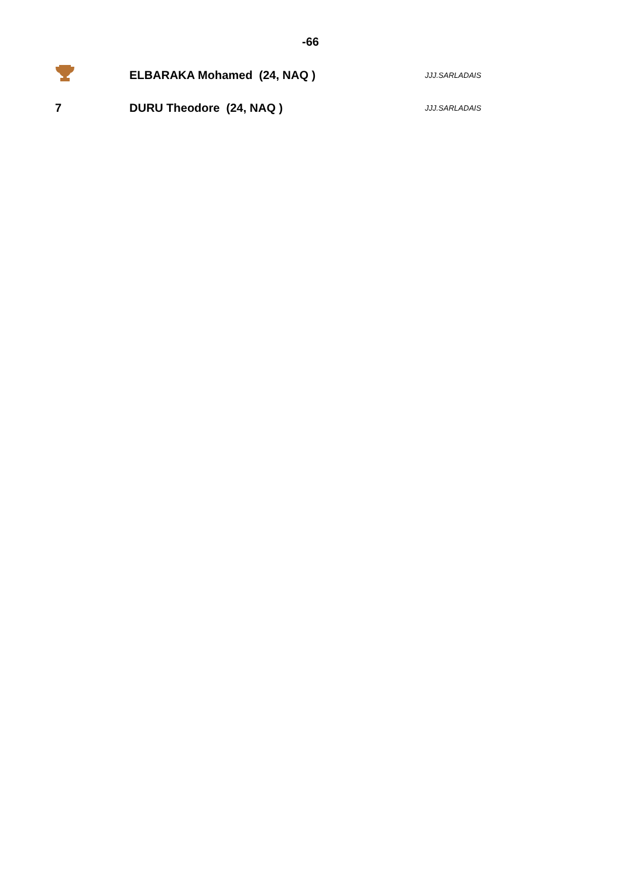-66
| | ELBARAKA Mohamed (24, NAQ ) | JJJ.SARLADAIS |
| 7 | DURU Theodore (24, NAQ ) | JJJ.SARLADAIS |